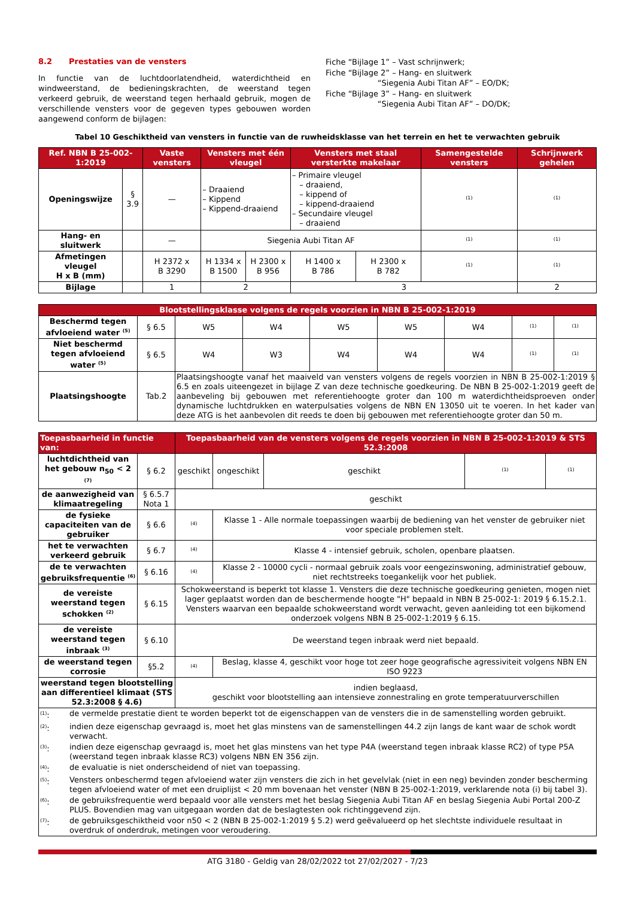8.2 Prestaties van de vensters
In functie van de luchtdoorlatendheid, waterdichtheid en windweerstand, de bedieningskrachten, de weerstand tegen verkeerd gebruik, de weerstand tegen herhaald gebruik, mogen de verschillende vensters voor de gegeven types gebouwen worden aangewend conform de bijlagen:
Fiche “Bijlage 1” – Vast schrijnwerk;
Fiche “Bijlage 2” – Hang- en sluitwerk
“Siegenia Aubi Titan AF” – EO/DK;
Fiche “Bijlage 3” – Hang- en sluitwerk
“Siegenia Aubi Titan AF” – DO/DK;
Tabel 10 Geschiktheid van vensters in functie van de ruwheidsklasse van het terrein en het te verwachten gebruik
| Ref. NBN B 25-002-1:2019 | | Vaste vensters | Vensters met één vleugel | | Vensters met staal versterkte makelaar | | Samengestelde vensters | Schrijnwerk gehelen |
| --- | --- | --- | --- | --- | --- | --- | --- | --- |
| Openingswijze | § 3.9 | — | – Draaiend – Kippend – Kippend-draaiend | | – Primaire vleugel – draaiend, – kippend of – kippend-draaiend – Secundaire vleugel – draaiend | | <sup>(1)</sup> | <sup>(1)</sup> |
| Hang- en sluitwerk | | — | Siegenia Aubi Titan AF | | | | <sup>(1)</sup> | <sup>(1)</sup> |
| Afmetingen vleugel H x B (mm) | | H 2372 x B 3290 | H 1334 x B 1500 | H 2300 x B 956 | H 1400 x B 786 | H 2300 x B 782 | <sup>(1)</sup> | <sup>(1)</sup> |
| Bijlage | | 1 | 2 | | 3 | | | 2 |
| Blootstellingsklasse volgens de regels voorzien in NBN B 25-002-1:2019 | | | | | | | | |
| --- | --- | --- | --- | --- | --- | --- | --- | --- |
| Beschermd tegen afvloeiend water <sup>(5)</sup> | § 6.5 | W5 | W4 | W5 | W5 | W4 | <sup>(1)</sup> | <sup>(1)</sup> |
| Niet beschermd tegen afvloeiend water <sup>(5)</sup> | § 6.5 | W4 | W3 | W4 | W4 | W4 | <sup>(1)</sup> | <sup>(1)</sup> |
| Plaatsingshoogte | Tab.2 | Plaatsingshoogte vanaf het maaiveld van vensters volgens de regels voorzien in NBN B 25-002-1:2019 § 6.5 en zoals uiteengezet in bijlage Z van deze technische goedkeuring. De NBN B 25-002-1:2019 geeft de aanbeveling bij gebouwen met referentiehoogte groter dan 100 m waterdichtheidsproeven onder dynamische luchtdrukken en waterpulsaties volgens de NBN EN 13050 uit te voeren. In het kader van deze ATG is het aanbevolen dit reeds te doen bij gebouwen met referentiehoogte groter dan 50 m. | | | | | | |
| Toepasbaarheid in functie van: | | Toepasbaarheid van de vensters volgens de regels voorzien in NBN B 25-002-1:2019 & STS 52.3:2008 | | | | |
| --- | --- | --- | --- | --- | --- | --- |
| luchtdichtheid van het gebouw n<sub>50</sub> < 2 <sup>(7)</sup> | § 6.2 | geschikt | ongeschikt | geschikt | <sup>(1)</sup> | <sup>(1)</sup> |
| de aanwezigheid van klimaatregeling | § 6.5.7 Nota 1 | geschikt | | | | |
| de fysieke capaciteiten van de gebruiker | § 6.6 | <sup>(4)</sup> | Klasse 1 - Alle normale toepassingen waarbij de bediening van het venster de gebruiker niet voor speciale problemen stelt. | | | |
| het te verwachten verkeerd gebruik | § 6.7 | <sup>(4)</sup> | Klasse 4 - intensief gebruik, scholen, openbare plaatsen. | | | |
| de te verwachten gebruiksfrequentie <sup>(6)</sup> | § 6.16 | <sup>(4)</sup> | Klasse 2 - 10000 cycli - normaal gebruik zoals voor eengezinswoning, administratief gebouw, niet rechtstreeks toegankelijk voor het publiek. | | | |
| de vereiste weerstand tegen schokken <sup>(2)</sup> | § 6.15 | Schokweerstand is beperkt tot klasse 1. Vensters die deze technische goedkeuring genieten, mogen niet lager geplaatst worden dan de beschermende hoogte "H" bepaald in NBN B 25-002-1: 2019 § 6.15.2.1. Vensters waarvan een bepaalde schokweerstand wordt verwacht, geven aanleiding tot een bijkomend onderzoek volgens NBN B 25-002-1:2019 § 6.15. | | | | |
| de vereiste weerstand tegen inbraak <sup>(3)</sup> | § 6.10 | De weerstand tegen inbraak werd niet bepaald. | | | | |
| de weerstand tegen corrosie | §5.2 | <sup>(4)</sup> | Beslag, klasse 4, geschikt voor hoge tot zeer hoge geografische agressiviteit volgens NBN EN ISO 9223 | | | |
| weerstand tegen blootstelling aan differentieel klimaat (STS 52.3:2008 § 4.6) | | indien beglaasd, geschikt voor blootstelling aan intensieve zonnestraling en grote temperatuurverschillen | | | | |
| / <sup>(1)</sup>: / de vermelde prestatie dient te worden beperkt tot de eigenschappen van de vensters die in de samenstelling worden gebruikt. / / <sup>(2)</sup>: / indien deze eigenschap gevraagd is, moet het glas minstens van de samenstellingen 44.2 zijn langs de kant waar de schok wordt verwacht. / / <sup>(3)</sup>: / indien deze eigenschap gevraagd is, moet het glas minstens van het type P4A (weerstand tegen inbraak klasse RC2) of type P5A (weerstand tegen inbraak klasse RC3) volgens NBN EN 356 zijn. / / <sup>(4)</sup>: / de evaluatie is niet onderscheidend of niet van toepassing. / / <sup>(5)</sup>: / Vensters onbeschermd tegen afvloeiend water zijn vensters die zich in het gevelvlak (niet in een neg) bevinden zonder bescherming tegen afvloeiend water of met een druiplijst < 20 mm bovenaan het venster (NBN B 25-002-1:2019, verklarende nota (i) bij tabel 3). / / <sup>(6)</sup>: / de gebruiksfrequentie werd bepaald voor alle vensters met het beslag Siegenia Aubi Titan AF en beslag Siegenia Aubi Portal 200-Z PLUS. Bovendien mag van uitgegaan worden dat de beslagtesten ook richtinggevend zijn. / / <sup>(7)</sup>: / de gebruiksgeschiktheid voor n50 < 2 (NBN B 25-002-1:2019 § 5.2) werd geëvalueerd op het slechtste individuele resultaat in overdruk of onderdruk, metingen voor veroudering. / | | | | | | |
ATG 3180 - Geldig van 28/02/2022 tot 27/02/2027 - 7/23